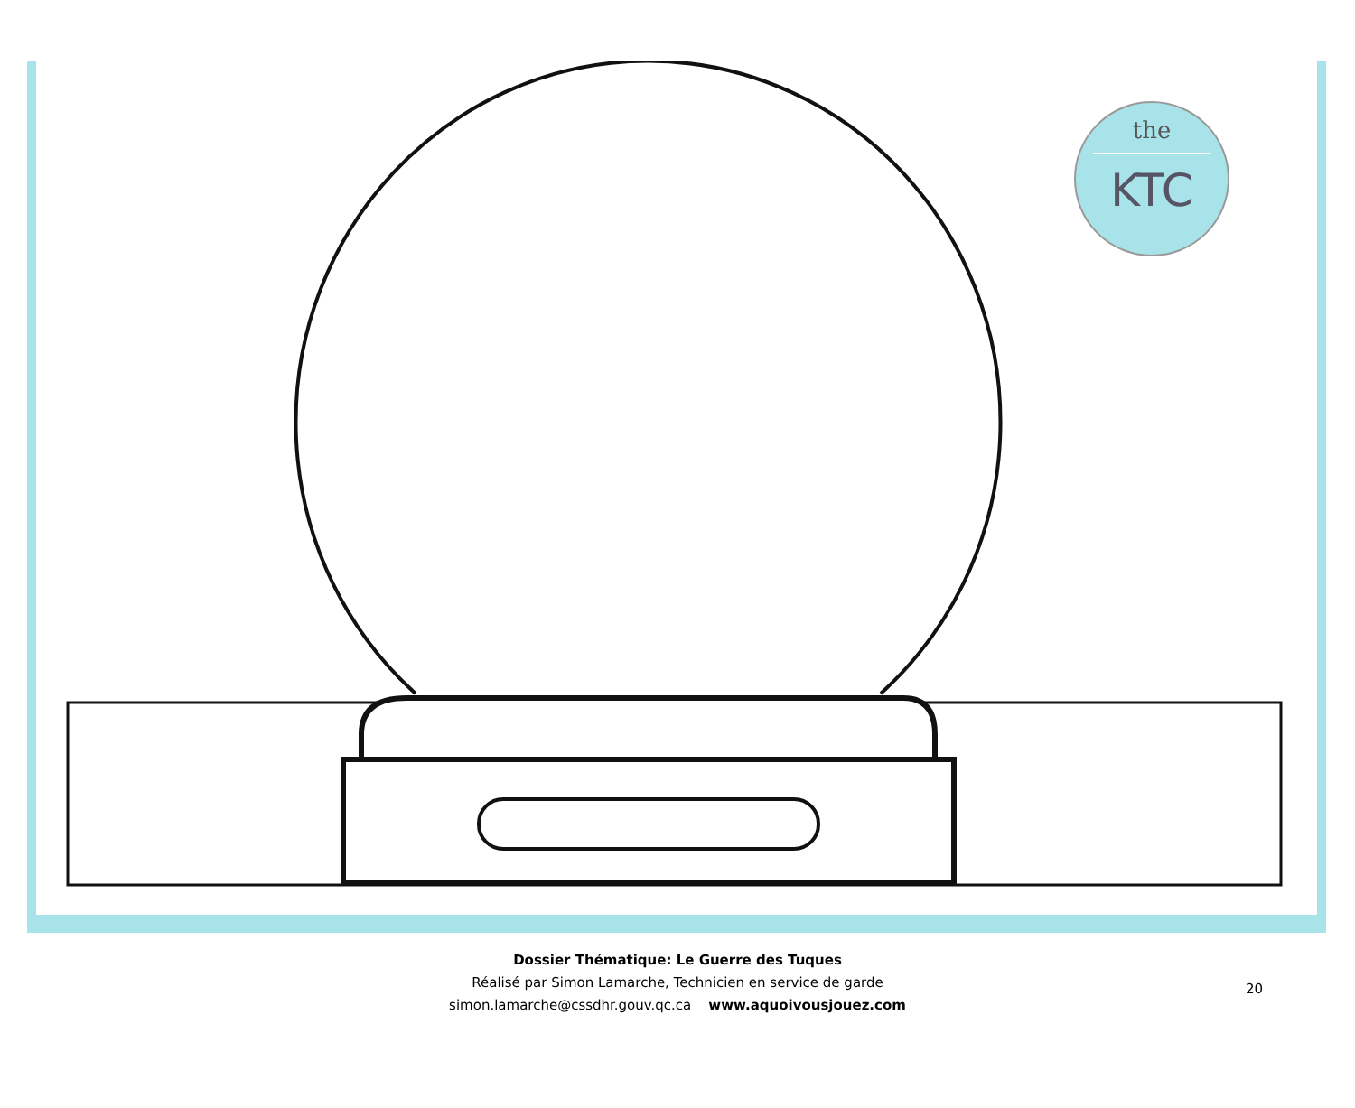the
KTC
Dossier Thématique: Le Guerre des Tuques
Réalisé par Simon Lamarche, Technicien en service de garde
simon.lamarche@cssdhr.gouv.qc.ca www.aquoivousjouez.com
20